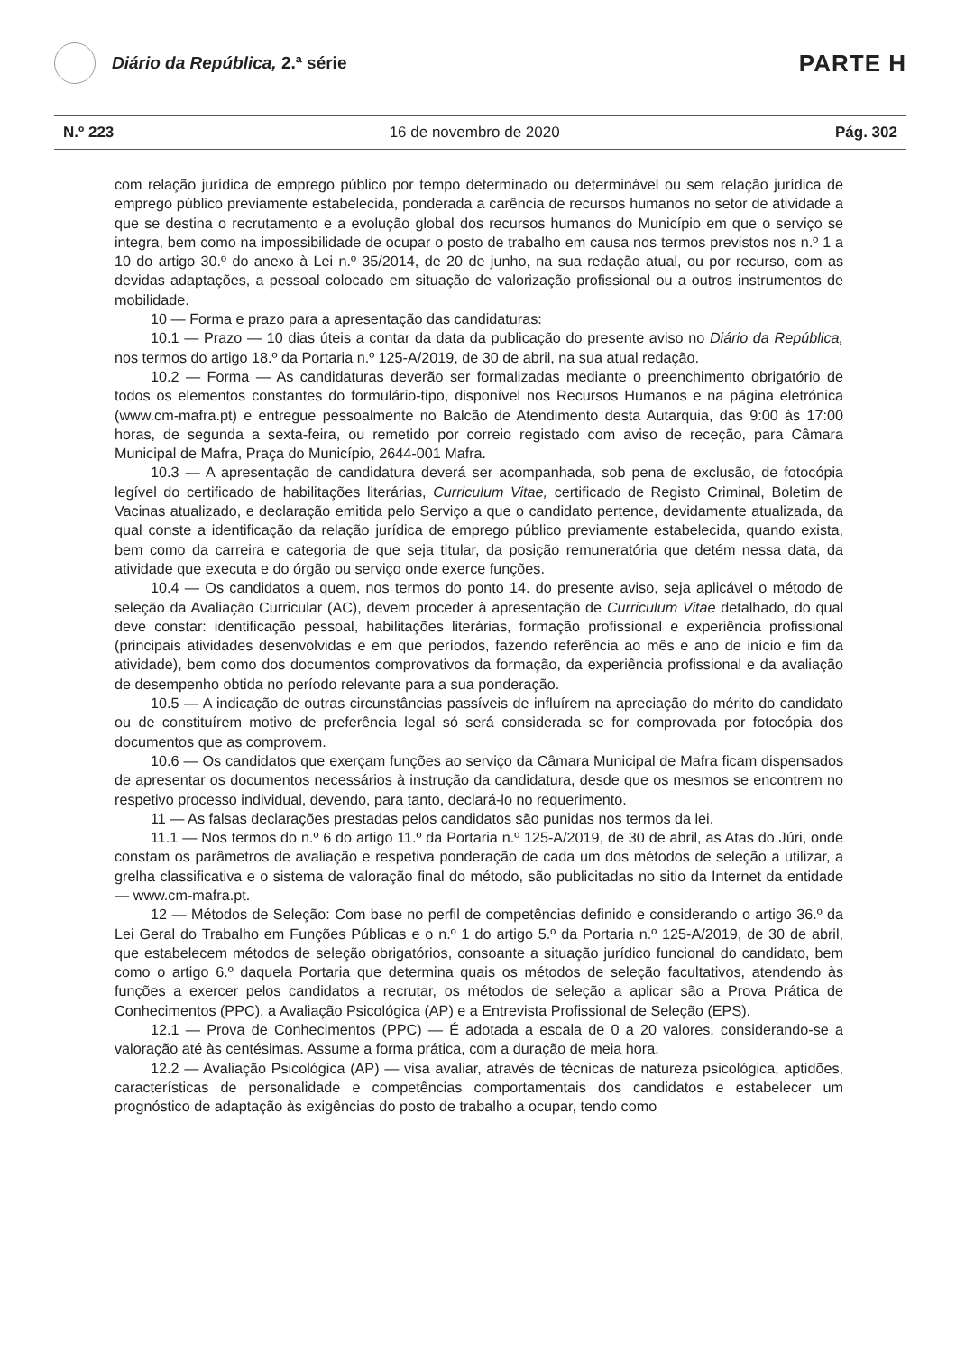Diário da República, 2.ª série
PARTE H
N.º 223 16 de novembro de 2020 Pág. 302
com relação jurídica de emprego público por tempo determinado ou determinável ou sem relação jurídica de emprego público previamente estabelecida, ponderada a carência de recursos humanos no setor de atividade a que se destina o recrutamento e a evolução global dos recursos humanos do Município em que o serviço se integra, bem como na impossibilidade de ocupar o posto de trabalho em causa nos termos previstos nos n.º 1 a 10 do artigo 30.º do anexo à Lei n.º 35/2014, de 20 de junho, na sua redação atual, ou por recurso, com as devidas adaptações, a pessoal colocado em situação de valorização profissional ou a outros instrumentos de mobilidade.
10 — Forma e prazo para a apresentação das candidaturas:
10.1 — Prazo — 10 dias úteis a contar da data da publicação do presente aviso no Diário da República, nos termos do artigo 18.º da Portaria n.º 125-A/2019, de 30 de abril, na sua atual redação.
10.2 — Forma — As candidaturas deverão ser formalizadas mediante o preenchimento obrigatório de todos os elementos constantes do formulário-tipo, disponível nos Recursos Humanos e na página eletrónica (www.cm-mafra.pt) e entregue pessoalmente no Balcão de Atendimento desta Autarquia, das 9:00 às 17:00 horas, de segunda a sexta-feira, ou remetido por correio registado com aviso de receção, para Câmara Municipal de Mafra, Praça do Município, 2644-001 Mafra.
10.3 — A apresentação de candidatura deverá ser acompanhada, sob pena de exclusão, de fotocópia legível do certificado de habilitações literárias, Curriculum Vitae, certificado de Registo Criminal, Boletim de Vacinas atualizado, e declaração emitida pelo Serviço a que o candidato pertence, devidamente atualizada, da qual conste a identificação da relação jurídica de emprego público previamente estabelecida, quando exista, bem como da carreira e categoria de que seja titular, da posição remuneratória que detém nessa data, da atividade que executa e do órgão ou serviço onde exerce funções.
10.4 — Os candidatos a quem, nos termos do ponto 14. do presente aviso, seja aplicável o método de seleção da Avaliação Curricular (AC), devem proceder à apresentação de Curriculum Vitae detalhado, do qual deve constar: identificação pessoal, habilitações literárias, formação profissional e experiência profissional (principais atividades desenvolvidas e em que períodos, fazendo referência ao mês e ano de início e fim da atividade), bem como dos documentos comprovativos da formação, da experiência profissional e da avaliação de desempenho obtida no período relevante para a sua ponderação.
10.5 — A indicação de outras circunstâncias passíveis de influírem na apreciação do mérito do candidato ou de constituírem motivo de preferência legal só será considerada se for comprovada por fotocópia dos documentos que as comprovem.
10.6 — Os candidatos que exerçam funções ao serviço da Câmara Municipal de Mafra ficam dispensados de apresentar os documentos necessários à instrução da candidatura, desde que os mesmos se encontrem no respetivo processo individual, devendo, para tanto, declará-lo no requerimento.
11 — As falsas declarações prestadas pelos candidatos são punidas nos termos da lei.
11.1 — Nos termos do n.º 6 do artigo 11.º da Portaria n.º 125-A/2019, de 30 de abril, as Atas do Júri, onde constam os parâmetros de avaliação e respetiva ponderação de cada um dos métodos de seleção a utilizar, a grelha classificativa e o sistema de valoração final do método, são publicitadas no sitio da Internet da entidade — www.cm-mafra.pt.
12 — Métodos de Seleção: Com base no perfil de competências definido e considerando o artigo 36.º da Lei Geral do Trabalho em Funções Públicas e o n.º 1 do artigo 5.º da Portaria n.º 125-A/2019, de 30 de abril, que estabelecem métodos de seleção obrigatórios, consoante a situação jurídico funcional do candidato, bem como o artigo 6.º daquela Portaria que determina quais os métodos de seleção facultativos, atendendo às funções a exercer pelos candidatos a recrutar, os métodos de seleção a aplicar são a Prova Prática de Conhecimentos (PPC), a Avaliação Psicológica (AP) e a Entrevista Profissional de Seleção (EPS).
12.1 — Prova de Conhecimentos (PPC) — É adotada a escala de 0 a 20 valores, considerando-se a valoração até às centésimas. Assume a forma prática, com a duração de meia hora.
12.2 — Avaliação Psicológica (AP) — visa avaliar, através de técnicas de natureza psicológica, aptidões, características de personalidade e competências comportamentais dos candidatos e estabelecer um prognóstico de adaptação às exigências do posto de trabalho a ocupar, tendo como